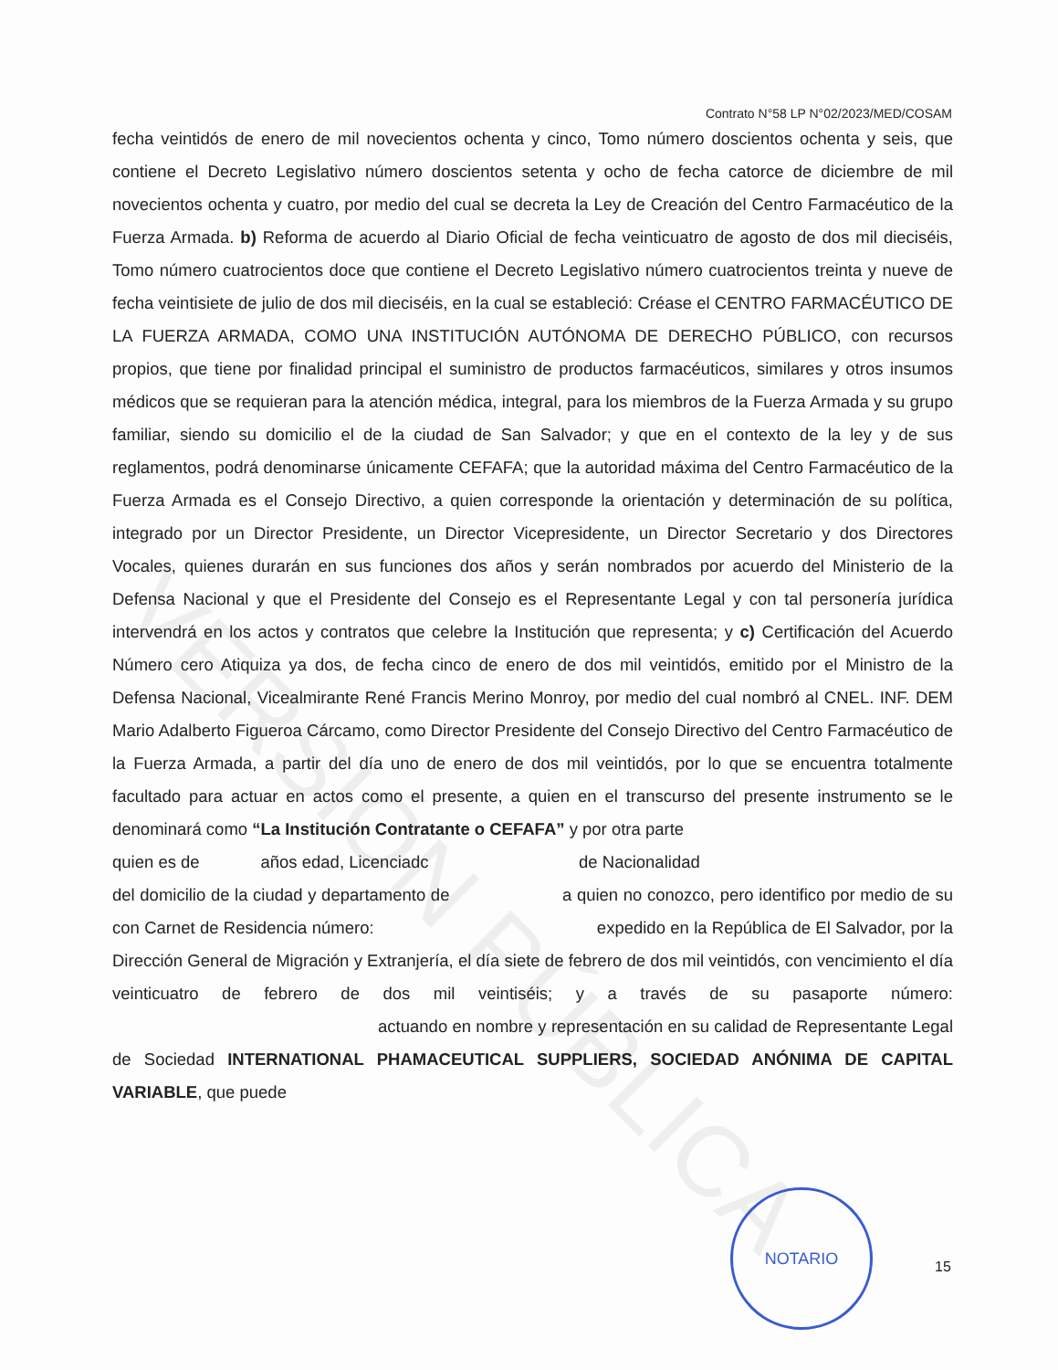VERSIÓN PÚBLICA
Contrato N°58 LP N°02/2023/MED/COSAM
fecha veintidós de enero de mil novecientos ochenta y cinco, Tomo número doscientos ochenta y seis, que contiene el Decreto Legislativo número doscientos setenta y ocho de fecha catorce de diciembre de mil novecientos ochenta y cuatro, por medio del cual se decreta la Ley de Creación del Centro Farmacéutico de la Fuerza Armada. b) Reforma de acuerdo al Diario Oficial de fecha veinticuatro de agosto de dos mil dieciséis, Tomo número cuatrocientos doce que contiene el Decreto Legislativo número cuatrocientos treinta y nueve de fecha veintisiete de julio de dos mil dieciséis, en la cual se estableció: Créase el CENTRO FARMACÉUTICO DE LA FUERZA ARMADA, COMO UNA INSTITUCIÓN AUTÓNOMA DE DERECHO PÚBLICO, con recursos propios, que tiene por finalidad principal el suministro de productos farmacéuticos, similares y otros insumos médicos que se requieran para la atención médica, integral, para los miembros de la Fuerza Armada y su grupo familiar, siendo su domicilio el de la ciudad de San Salvador; y que en el contexto de la ley y de sus reglamentos, podrá denominarse únicamente CEFAFA; que la autoridad máxima del Centro Farmacéutico de la Fuerza Armada es el Consejo Directivo, a quien corresponde la orientación y determinación de su política, integrado por un Director Presidente, un Director Vicepresidente, un Director Secretario y dos Directores Vocales, quienes durarán en sus funciones dos años y serán nombrados por acuerdo del Ministerio de la Defensa Nacional y que el Presidente del Consejo es el Representante Legal y con tal personería jurídica intervendrá en los actos y contratos que celebre la Institución que representa; y c) Certificación del Acuerdo Número cero Atiquiza ya dos, de fecha cinco de enero de dos mil veintidós, emitido por el Ministro de la Defensa Nacional, Vicealmirante René Francis Merino Monroy, por medio del cual nombró al CNEL. INF. DEM Mario Adalberto Figueroa Cárcamo, como Director Presidente del Consejo Directivo del Centro Farmacéutico de la Fuerza Armada, a partir del día uno de enero de dos mil veintidós, por lo que se encuentra totalmente facultado para actuar en actos como el presente, a quien en el transcurso del presente instrumento se le denominará como “La Institución Contratante o CEFAFA” y por otra parte
quien es de años edad, Licenciadc de Nacionalidad
del domicilio de la ciudad y departamento de a quien no conozco, pero identifico por medio de su con Carnet de Residencia número: expedido en la República de El Salvador, por la Dirección General de Migración y Extranjería, el día siete de febrero de dos mil veintidós, con vencimiento el día veinticuatro de febrero de dos mil veintiséis; y a través de su pasaporte número: actuando en nombre y representación en su calidad de Representante Legal de Sociedad INTERNATIONAL PHAMACEUTICAL SUPPLIERS, SOCIEDAD ANÓNIMA DE CAPITAL VARIABLE, que puede
NOTARIO
15